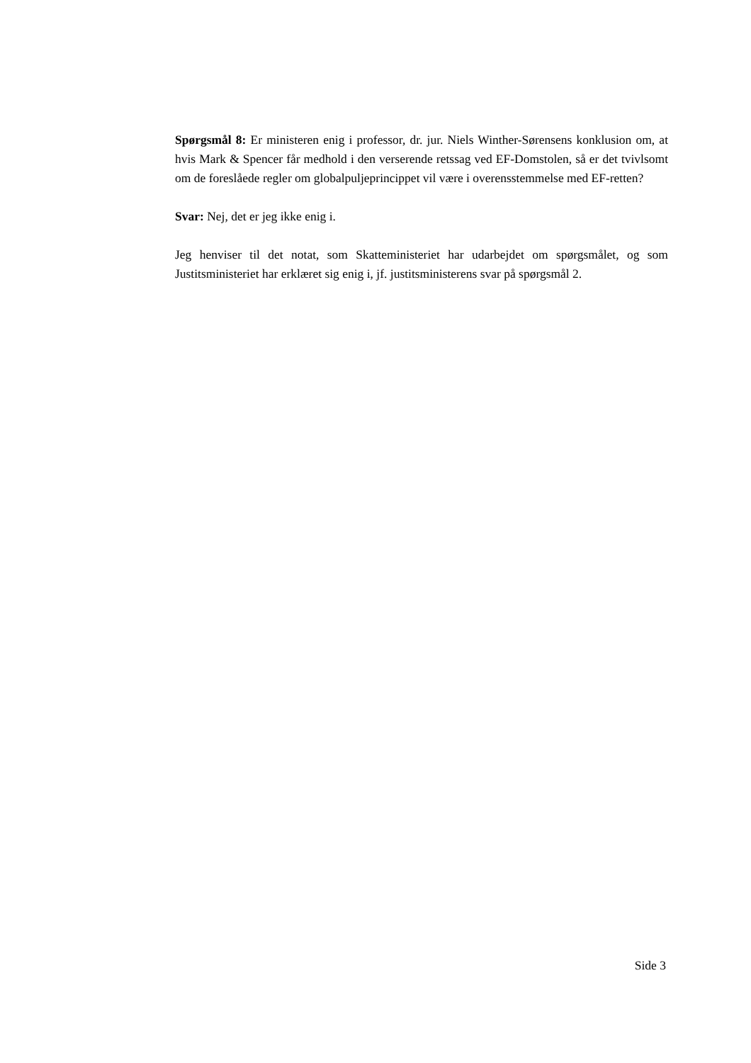Spørgsmål 8: Er ministeren enig i professor, dr. jur. Niels Winther-Sørensens konklusion om, at hvis Mark & Spencer får medhold i den verserende retssag ved EF-Domstolen, så er det tvivlsomt om de foreslåede regler om globalpuljeprincippet vil være i overensstemmelse med EF-retten?
Svar: Nej, det er jeg ikke enig i.
Jeg henviser til det notat, som Skatteministeriet har udarbejdet om spørgsmålet, og som Justitsministeriet har erklæret sig enig i, jf. justitsministerens svar på spørgsmål 2.
Side 3